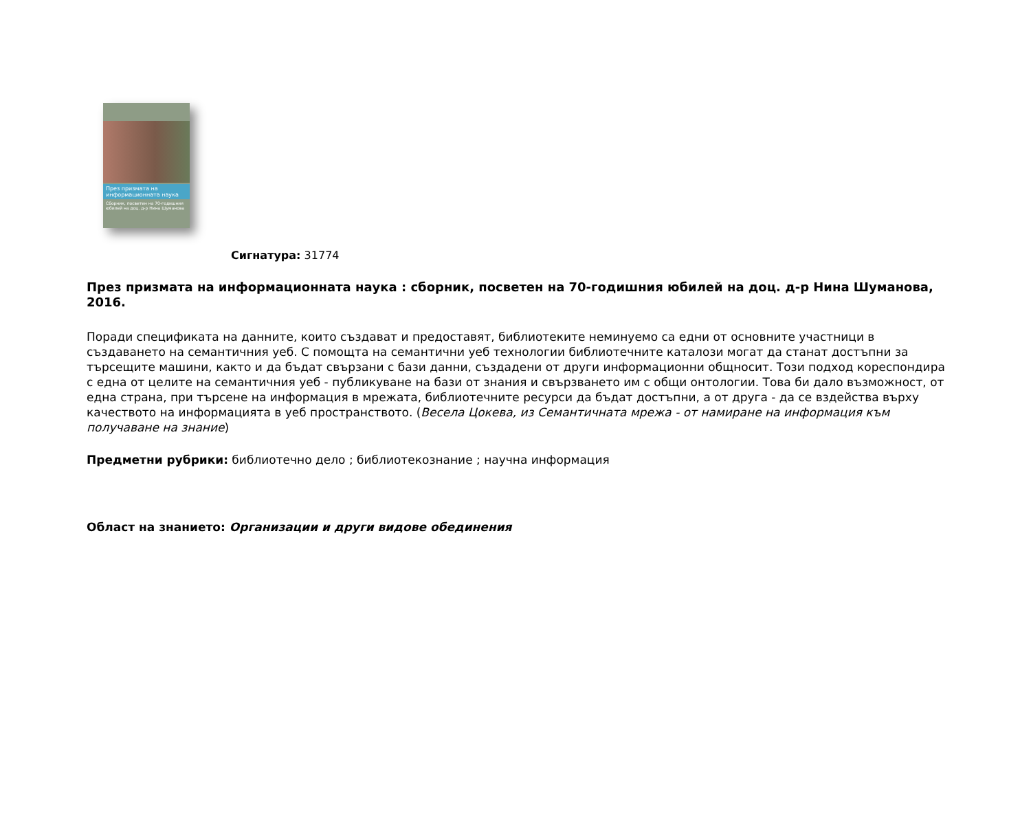През призмата на информационната наука
Сборник, посветен на 70-годишния юбилей на доц. д-р Нина Шуманова
Сигнатура: 31774
През призмата на информационната наука : сборник, посветен на 70-годишния юбилей на доц. д-р Нина Шуманова, 2016.
Поради спецификата на данните, които създават и предоставят, библиотеките неминуемо са едни от основните участници в създаването на семантичния уеб. С помощта на семантични уеб технологии библиотечните каталози могат да станат достъпни за търсещите машини, както и да бъдат свързани с бази данни, създадени от други информационни общносит. Този подход кореспондира с една от целите на семантичния уеб - публикуване на бази от знания и свързването им с общи онтологии. Това би дало възможност, от една страна, при търсене на информация в мрежата, библиотечните ресурси да бъдат достъпни, а от друга - да се вздейства върху качеството на информацията в уеб пространството. (Весела Цокева, из Семантичната мрежа - от намиране на информация към получаване на знание)
Предметни рубрики: библиотечно дело ; библиотекознание ; научна информация
Област на знанието: Организации и други видове обединения